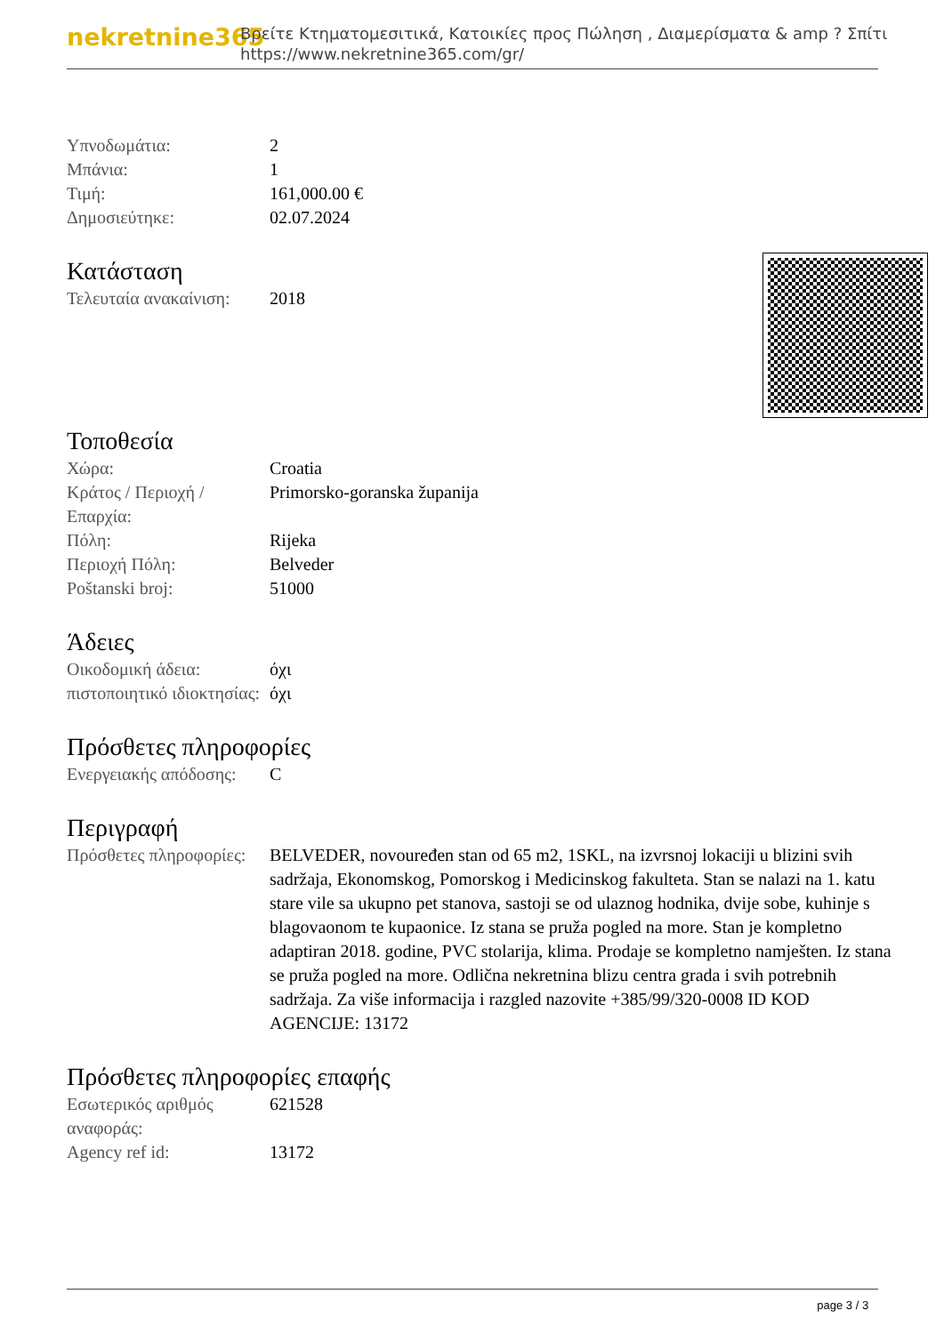nekretnine365 Βρείτε Κτηματομεσιτικά, Κατοικίες προς Πώληση , Διαμερίσματα & amp ? Σπίτι
https://www.nekretnine365.com/gr/
| Υπνοδωμάτια: | 2 |
| Μπάνια: | 1 |
| Τιμή: | 161,000.00 € |
| Δημοσιεύτηκε: | 02.07.2024 |
Κατάσταση
| Τελευταία ανακαίνιση: | 2018 |
Τοποθεσία
| Χώρα: | Croatia |
| Κράτος / Περιοχή / Επαρχία: | Primorsko-goranska županija |
| Πόλη: | Rijeka |
| Περιοχή Πόλη: | Belveder |
| Poštanski broj: | 51000 |
Άδειες
| Οικοδομική άδεια: | όχι |
| πιστοποιητικό ιδιοκτησίας: | όχι |
Πρόσθετες πληροφορίες
| Ενεργειακής απόδοσης: | C |
Περιγραφή
| Πρόσθετες πληροφορίες: | BELVEDER, novouređen stan od 65 m2, 1SKL, na izvrsnoj lokaciji u blizini svih sadržaja, Ekonomskog, Pomorskog i Medicinskog fakulteta. Stan se nalazi na 1. katu stare vile sa ukupno pet stanova, sastoji se od ulaznog hodnika, dvije sobe, kuhinje s blagovaonom te kupaonice. Iz stana se pruža pogled na more. Stan je kompletno adaptiran 2018. godine, PVC stolarija, klima. Prodaje se kompletno namješten. Iz stana se pruža pogled na more. Odlična nekretnina blizu centra grada i svih potrebnih sadržaja. Za više informacija i razgled nazovite +385/99/320-0008 ID KOD AGENCIJE: 13172 |
Πρόσθετες πληροφορίες επαφής
| Εσωτερικός αριθμός αναφοράς: | 621528 |
| Agency ref id: | 13172 |
page 3 / 3